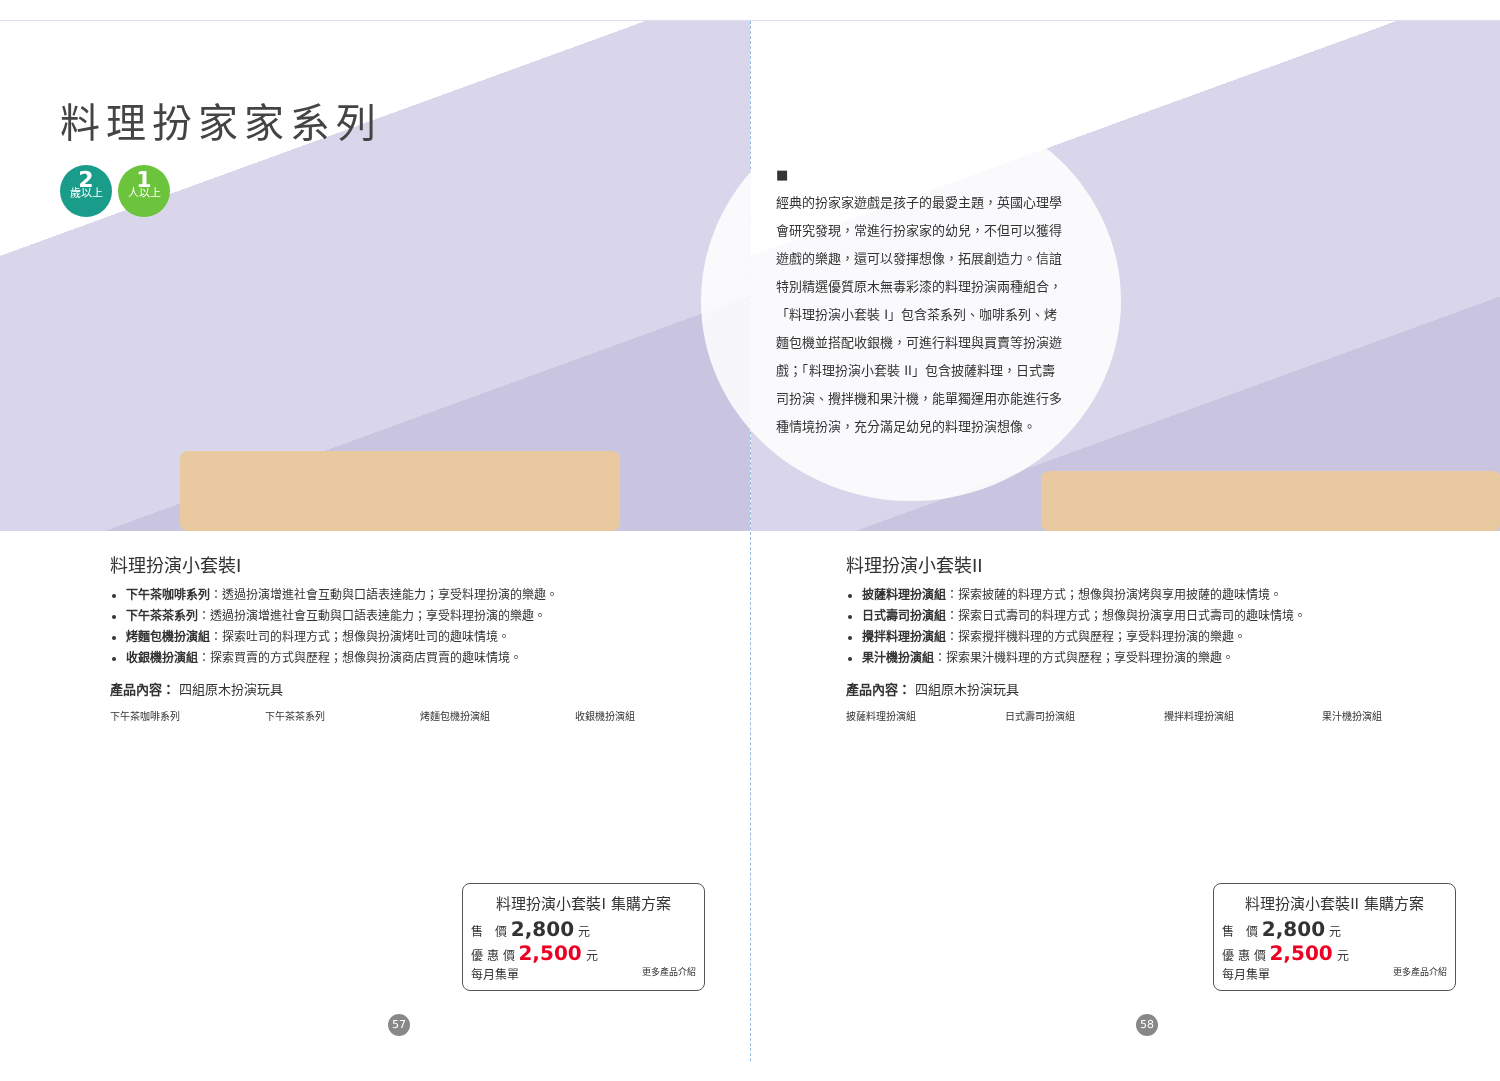料理扮家家系列
2
歲以上
1
人以上
料理扮演小套裝I
下午茶咖啡系列：透過扮演增進社會互動與口語表達能力；享受料理扮演的樂趣。
下午茶茶系列：透過扮演增進社會互動與口語表達能力；享受料理扮演的樂趣。
烤麵包機扮演組：探索吐司的料理方式；想像與扮演烤吐司的趣味情境。
收銀機扮演組：探索買賣的方式與歷程；想像與扮演商店買賣的趣味情境。
產品內容： 四組原木扮演玩具
下午茶咖啡系列 下午茶茶系列 烤麵包機扮演組 收銀機扮演組
料理扮演小套裝I 集購方案
售　價 2,800 元
優 惠 價 2,500 元
每月集單 更多產品介紹
57
■
經典的扮家家遊戲是孩子的最愛主題，英國心理學會研究發現，常進行扮家家的幼兒，不但可以獲得遊戲的樂趣，還可以發揮想像，拓展創造力。信誼特別精選優質原木無毒彩漆的料理扮演兩種組合，「料理扮演小套裝 I」包含茶系列、咖啡系列、烤麵包機並搭配收銀機，可進行料理與買賣等扮演遊戲；「料理扮演小套裝 II」包含披薩料理，日式壽司扮演、攪拌機和果汁機，能單獨運用亦能進行多種情境扮演，充分滿足幼兒的料理扮演想像。
料理扮演小套裝II
披薩料理扮演組：探索披薩的料理方式；想像與扮演烤與享用披薩的趣味情境。
日式壽司扮演組：探索日式壽司的料理方式；想像與扮演享用日式壽司的趣味情境。
攪拌料理扮演組：探索攪拌機料理的方式與歷程；享受料理扮演的樂趣。
果汁機扮演組：探索果汁機料理的方式與歷程；享受料理扮演的樂趣。
產品內容： 四組原木扮演玩具
披薩料理扮演組 日式壽司扮演組 攪拌料理扮演組 果汁機扮演組
料理扮演小套裝II 集購方案
售　價 2,800 元
優 惠 價 2,500 元
每月集單 更多產品介紹
58